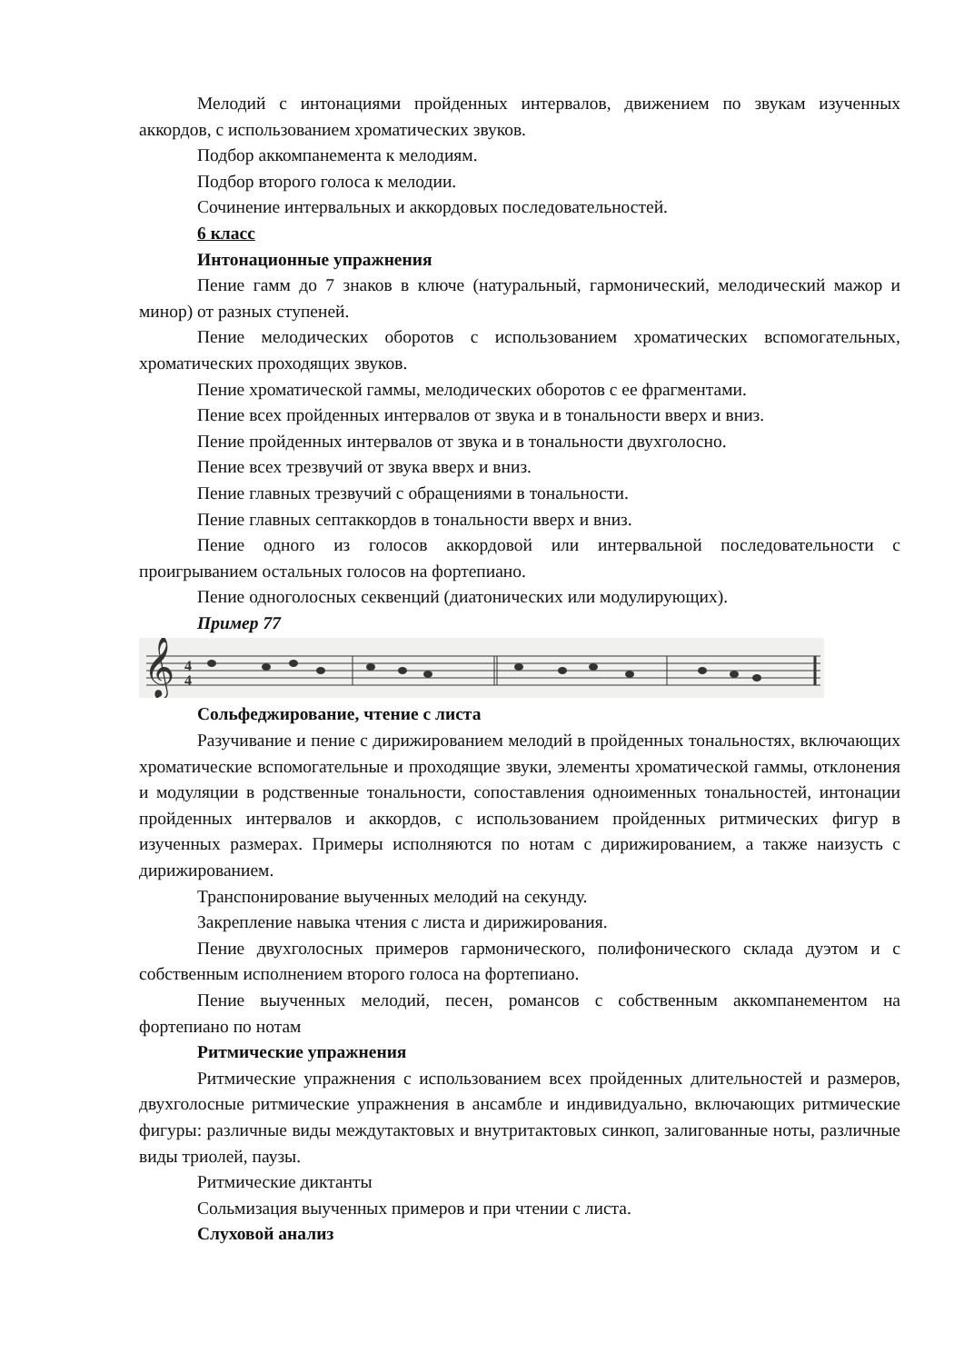Мелодий с интонациями пройденных интервалов, движением по звукам изученных аккордов, с использованием хроматических звуков.
Подбор аккомпанемента к мелодиям.
Подбор второго голоса к мелодии.
Сочинение интервальных и аккордовых последовательностей.
6 класс
Интонационные упражнения
Пение гамм до 7 знаков в ключе (натуральный, гармонический, мелодический мажор и минор) от разных ступеней.
Пение мелодических оборотов с использованием хроматических вспомогательных, хроматических проходящих звуков.
Пение хроматической гаммы, мелодических оборотов с ее фрагментами.
Пение всех пройденных интервалов от звука и в тональности вверх и вниз.
Пение пройденных интервалов от звука и в тональности двухголосно.
Пение всех трезвучий от звука вверх и вниз.
Пение главных трезвучий с обращениями в тональности.
Пение главных септаккордов в тональности вверх и вниз.
Пение одного из голосов аккордовой или интервальной последовательности с проигрыванием остальных голосов на фортепиано.
Пение одноголосных секвенций (диатонических или модулирующих).
Пример 77
𝄞
4
4
Сольфеджирование, чтение с листа
Разучивание и пение с дирижированием мелодий в пройденных тональностях, включающих хроматические вспомогательные и проходящие звуки, элементы хроматической гаммы, отклонения и модуляции в родственные тональности, сопоставления одноименных тональностей, интонации пройденных интервалов и аккордов, с использованием пройденных ритмических фигур в изученных размерах. Примеры исполняются по нотам с дирижированием, а также наизусть с дирижированием.
Транспонирование выученных мелодий на секунду.
Закрепление навыка чтения с листа и дирижирования.
Пение двухголосных примеров гармонического, полифонического склада дуэтом и с собственным исполнением второго голоса на фортепиано.
Пение выученных мелодий, песен, романсов с собственным аккомпанементом на фортепиано по нотам
Ритмические упражнения
Ритмические упражнения с использованием всех пройденных длительностей и размеров, двухголосные ритмические упражнения в ансамбле и индивидуально, включающих ритмические фигуры: различные виды междутактовых и внутритактовых синкоп, залигованные ноты, различные виды триолей, паузы.
Ритмические диктанты
Сольмизация выученных примеров и при чтении с листа.
Слуховой анализ